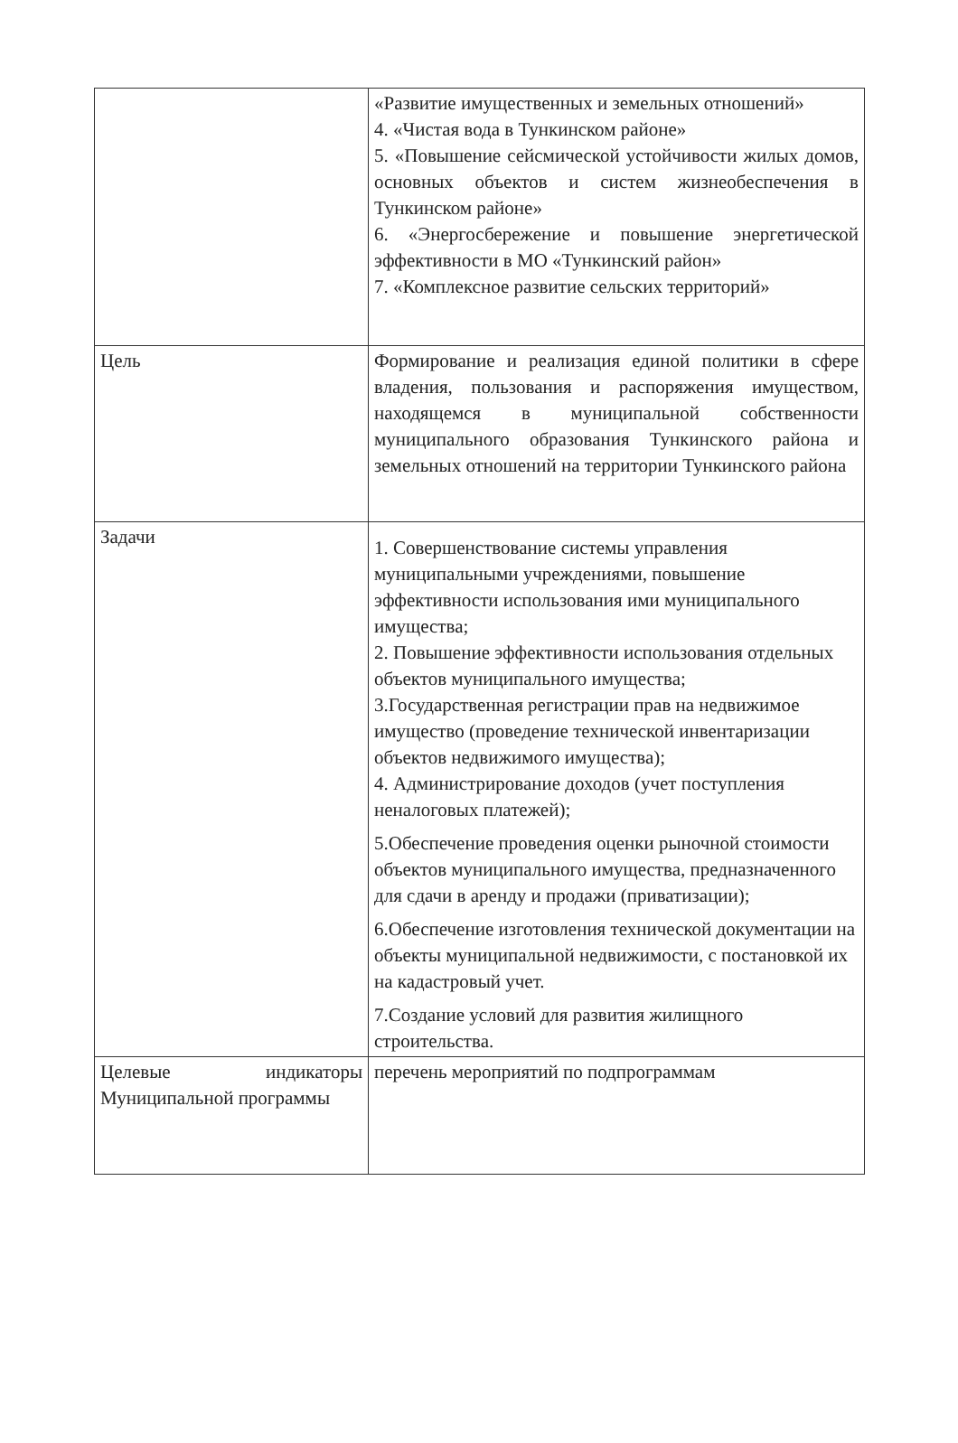| | «Развитие имущественных и земельных отношений» 4. «Чистая вода в Тункинском районе» 5. «Повышение сейсмической устойчивости жилых домов, основных объектов и систем жизнеобеспечения в Тункинском районе» 6. «Энергосбережение и повышение энергетической эффективности в МО «Тункинский район» 7. «Комплексное развитие сельских территорий» |
| Цель | Формирование и реализация единой политики в сфере владения, пользования и распоряжения имуществом, находящемся в муниципальной собственности муниципального образования Тункинского района и земельных отношений на территории Тункинского района |
| Задачи | 1. Совершенствование системы управления муниципальными учреждениями, повышение эффективности использования ими муниципального имущества; 2. Повышение эффективности использования отдельных объектов муниципального имущества; 3.Государственная регистрации прав на недвижимое имущество (проведение технической инвентаризации объектов недвижимого имущества); 4. Администрирование доходов (учет поступления неналоговых платежей); 5.Обеспечение проведения оценки рыночной стоимости объектов муниципального имущества, предназначенного для сдачи в аренду и продажи (приватизации); 6.Обеспечение изготовления технической документации на объекты муниципальной недвижимости, с постановкой их на кадастровый учет. 7.Создание условий для развития жилищного строительства. |
| Целевые индикаторы Муниципальной программы | перечень мероприятий по подпрограммам |